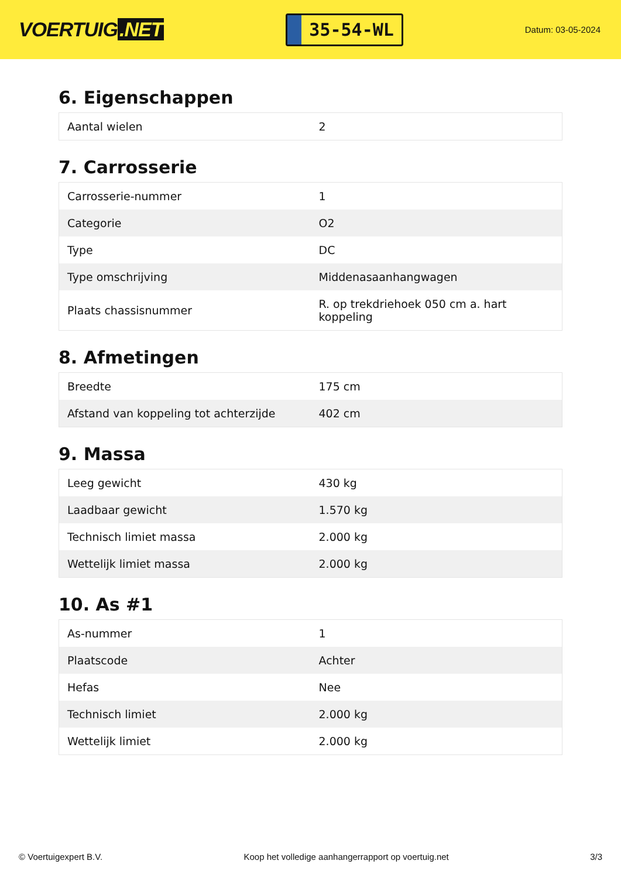VOERTUIG.NET
35-54-WL
Datum: 03-05-2024
6. Eigenschappen
| Aantal wielen | 2 |
7. Carrosserie
| Carrosserie-nummer | 1 |
| Categorie | O2 |
| Type | DC |
| Type omschrijving | Middenasaanhangwagen |
| Plaats chassisnummer | R. op trekdriehoek 050 cm a. hart koppeling |
8. Afmetingen
| Breedte | 175 cm |
| Afstand van koppeling tot achterzijde | 402 cm |
9. Massa
| Leeg gewicht | 430 kg |
| Laadbaar gewicht | 1.570 kg |
| Technisch limiet massa | 2.000 kg |
| Wettelijk limiet massa | 2.000 kg |
10. As #1
| As-nummer | 1 |
| Plaatscode | Achter |
| Hefas | Nee |
| Technisch limiet | 2.000 kg |
| Wettelijk limiet | 2.000 kg |
© Voertuigexpert B.V. Koop het volledige aanhangerrapport op voertuig.net 3/3